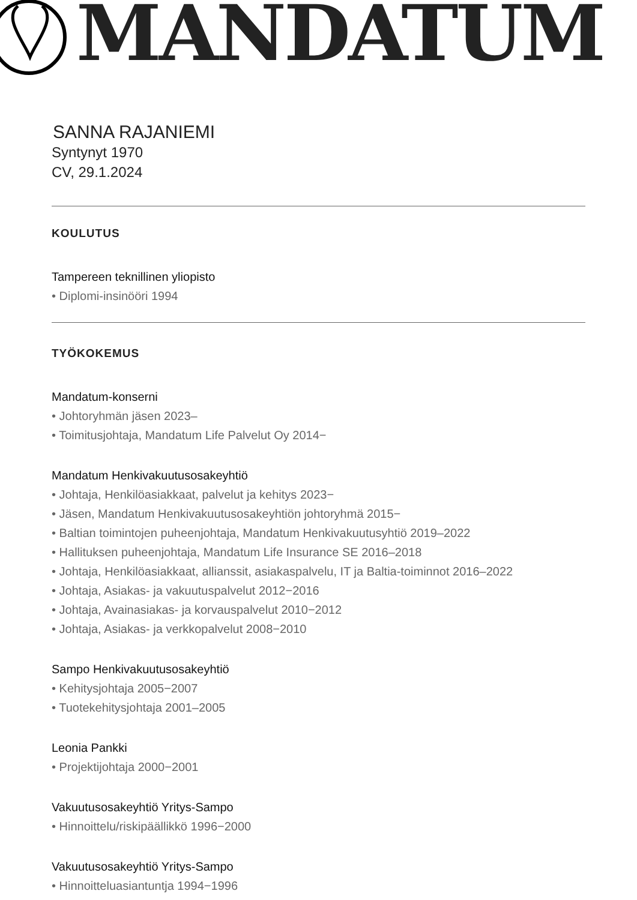MANDATUM
SANNA RAJANIEMI
Syntynyt 1970
CV, 29.1.2024
KOULUTUS
Tampereen teknillinen yliopisto
• Diplomi-insinööri 1994
TYÖKOKEMUS
Mandatum-konserni
• Johtoryhmän jäsen 2023–
• Toimitusjohtaja, Mandatum Life Palvelut Oy 2014−
Mandatum Henkivakuutusosakeyhtiö
• Johtaja, Henkilöasiakkaat, palvelut ja kehitys 2023−
• Jäsen, Mandatum Henkivakuutusosakeyhtiön johtoryhmä 2015−
• Baltian toimintojen puheenjohtaja, Mandatum Henkivakuutusyhtiö 2019–2022
• Hallituksen puheenjohtaja, Mandatum Life Insurance SE 2016–2018
• Johtaja, Henkilöasiakkaat, allianssit, asiakaspalvelu, IT ja Baltia-toiminnot 2016–2022
• Johtaja, Asiakas- ja vakuutuspalvelut 2012−2016
• Johtaja, Avainasiakas- ja korvauspalvelut 2010−2012
• Johtaja, Asiakas- ja verkkopalvelut 2008−2010
Sampo Henkivakuutusosakeyhtiö
• Kehitysjohtaja 2005−2007
• Tuotekehitysjohtaja 2001–2005
Leonia Pankki
• Projektijohtaja 2000−2001
Vakuutusosakeyhtiö Yritys-Sampo
• Hinnoittelu/riskipäällikkö 1996−2000
Vakuutusosakeyhtiö Yritys-Sampo
• Hinnoitteluasiantuntja 1994−1996